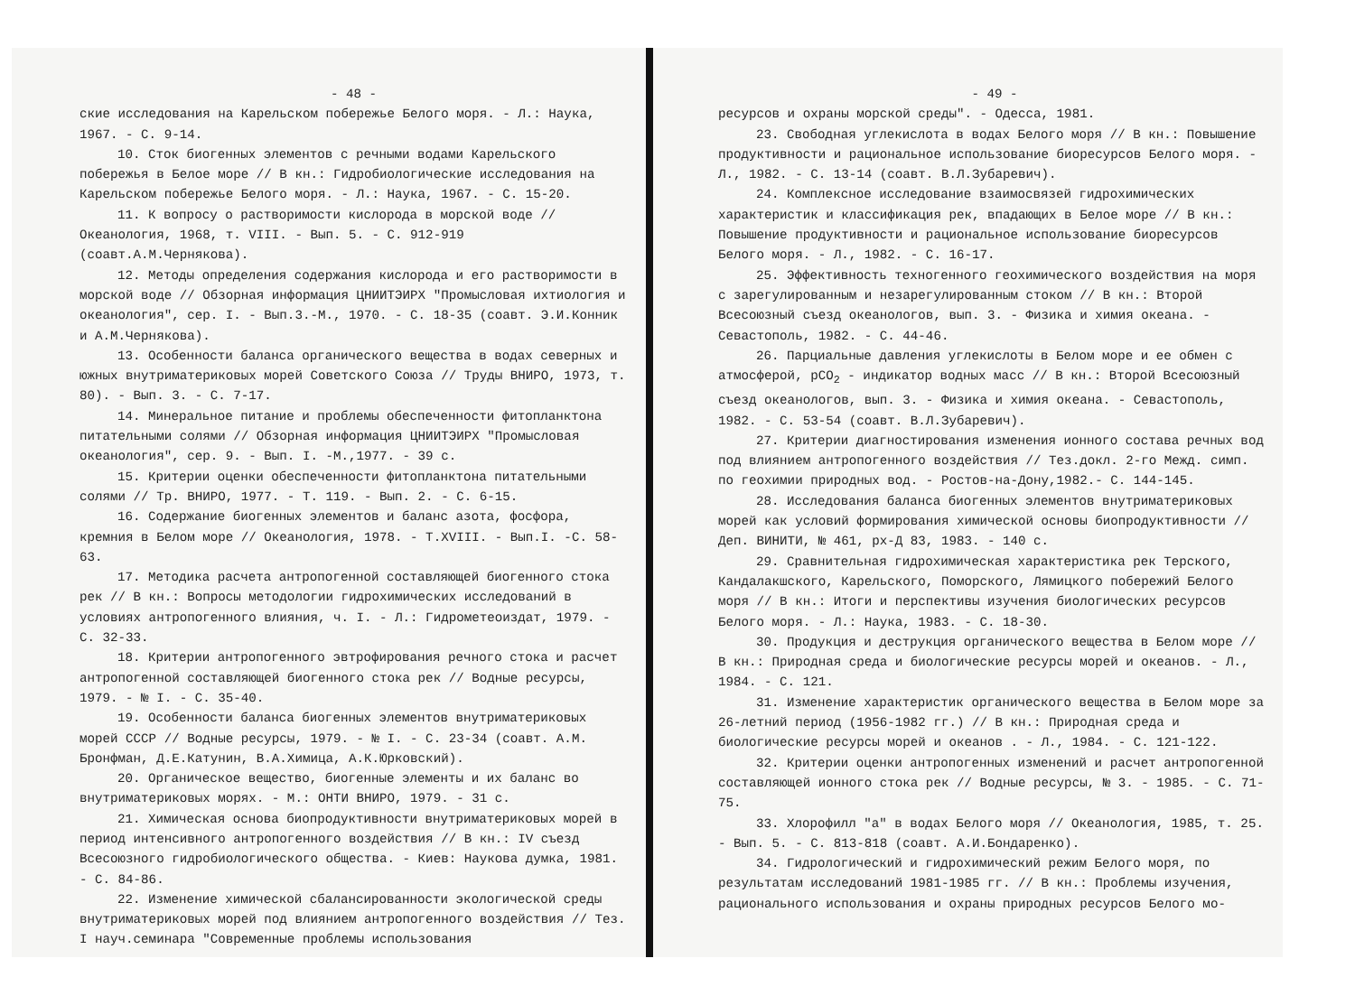- 48 -
ские исследования на Карельском побережье Белого моря. - Л.: Наука, 1967. - С. 9-14.
10. Сток биогенных элементов с речными водами Карельского побережья в Белое море // В кн.: Гидробиологические исследования на Карельском побережье Белого моря. - Л.: Наука, 1967. - С. 15-20.
11. К вопросу о растворимости кислорода в морской воде // Океанология, 1968, т. VIII. - Вып. 5. - С. 912-919 (соавт.А.М.Чернякова).
12. Методы определения содержания кислорода и его растворимости в морской воде // Обзорная информация ЦНИИТЭИРХ "Промысловая ихтиология и океанология", сер. I. - Вып.3.-М., 1970. - С. 18-35 (соавт. Э.И.Конник и А.М.Чернякова).
13. Особенности баланса органического вещества в водах северных и южных внутриматериковых морей Советского Союза // Труды ВНИРО, 1973, т. 80). - Вып. 3. - С. 7-17.
14. Минеральное питание и проблемы обеспеченности фитопланктона питательными солями // Обзорная информация ЦНИИТЭИРХ "Промысловая океанология", сер. 9. - Вып. I. -М.,1977. - 39 с.
15. Критерии оценки обеспеченности фитопланктона питательными солями // Тр. ВНИРО, 1977. - Т. 119. - Вып. 2. - С. 6-15.
16. Содержание биогенных элементов и баланс азота, фосфора, кремния в Белом море // Океанология, 1978. - Т.XVIII. - Вып.I. -С. 58-63.
17. Методика расчета антропогенной составляющей биогенного стока рек // В кн.: Вопросы методологии гидрохимических исследований в условиях антропогенного влияния, ч. I. - Л.: Гидрометеоиздат, 1979. - С. 32-33.
18. Критерии антропогенного эвтрофирования речного стока и расчет антропогенной составляющей биогенного стока рек // Водные ресурсы, 1979. - № I. - С. 35-40.
19. Особенности баланса биогенных элементов внутриматериковых морей СССР // Водные ресурсы, 1979. - № I. - С. 23-34 (соавт. А.М. Бронфман, Д.Е.Катунин, В.А.Химица, А.К.Юрковский).
20. Органическое вещество, биогенные элементы и их баланс во внутриматериковых морях. - М.: ОНТИ ВНИРО, 1979. - 31 с.
21. Химическая основа биопродуктивности внутриматериковых морей в период интенсивного антропогенного воздействия // В кн.: IV съезд Всесоюзного гидробиологического общества. - Киев: Наукова думка, 1981. - С. 84-86.
22. Изменение химической сбалансированности экологической среды внутриматериковых морей под влиянием антропогенного воздействия // Тез. I науч.семинара "Современные проблемы использования
- 49 -
ресурсов и охраны морской среды". - Одесса, 1981.
23. Свободная углекислота в водах Белого моря // В кн.: Повышение продуктивности и рациональное использование биоресурсов Белого моря. - Л., 1982. - С. 13-14 (соавт. В.Л.Зубаревич).
24. Комплексное исследование взаимосвязей гидрохимических характеристик и классификация рек, впадающих в Белое море // В кн.: Повышение продуктивности и рациональное использование биоресурсов Белого моря. - Л., 1982. - С. 16-17.
25. Эффективность техногенного геохимического воздействия на моря с зарегулированным и незарегулированным стоком // В кн.: Второй Всесоюзный съезд океанологов, вып. 3. - Физика и химия океана. - Севастополь, 1982. - С. 44-46.
26. Парциальные давления углекислоты в Белом море и ее обмен с атмосферой, pCO<sub>2</sub> - индикатор водных масс // В кн.: Второй Всесоюзный съезд океанологов, вып. 3. - Физика и химия океана. - Севастополь, 1982. - С. 53-54 (соавт. В.Л.Зубаревич).
27. Критерии диагностирования изменения ионного состава речных вод под влиянием антропогенного воздействия // Тез.докл. 2-го Межд. симп. по геохимии природных вод. - Ростов-на-Дону,1982.- С. 144-145.
28. Исследования баланса биогенных элементов внутриматериковых морей как условий формирования химической основы биопродуктивности // Деп. ВИНИТИ, № 461, рх-Д 83, 1983. - 140 с.
29. Сравнительная гидрохимическая характеристика рек Терского, Кандалакшского, Карельского, Поморского, Лямицкого побережий Белого моря // В кн.: Итоги и перспективы изучения биологических ресурсов Белого моря. - Л.: Наука, 1983. - С. 18-30.
30. Продукция и деструкция органического вещества в Белом море // В кн.: Природная среда и биологические ресурсы морей и океанов. - Л., 1984. - С. 121.
31. Изменение характеристик органического вещества в Белом море за 26-летний период (1956-1982 гг.) // В кн.: Природная среда и биологические ресурсы морей и океанов . - Л., 1984. - С. 121-122.
32. Критерии оценки антропогенных изменений и расчет антропогенной составляющей ионного стока рек // Водные ресурсы, № 3. - 1985. - С. 71-75.
33. Хлорофилл "а" в водах Белого моря // Океанология, 1985, т. 25. - Вып. 5. - С. 813-818 (соавт. А.И.Бондаренко).
34. Гидрологический и гидрохимический режим Белого моря, по результатам исследований 1981-1985 гг. // В кн.: Проблемы изучения, рационального использования и охраны природных ресурсов Белого мо-